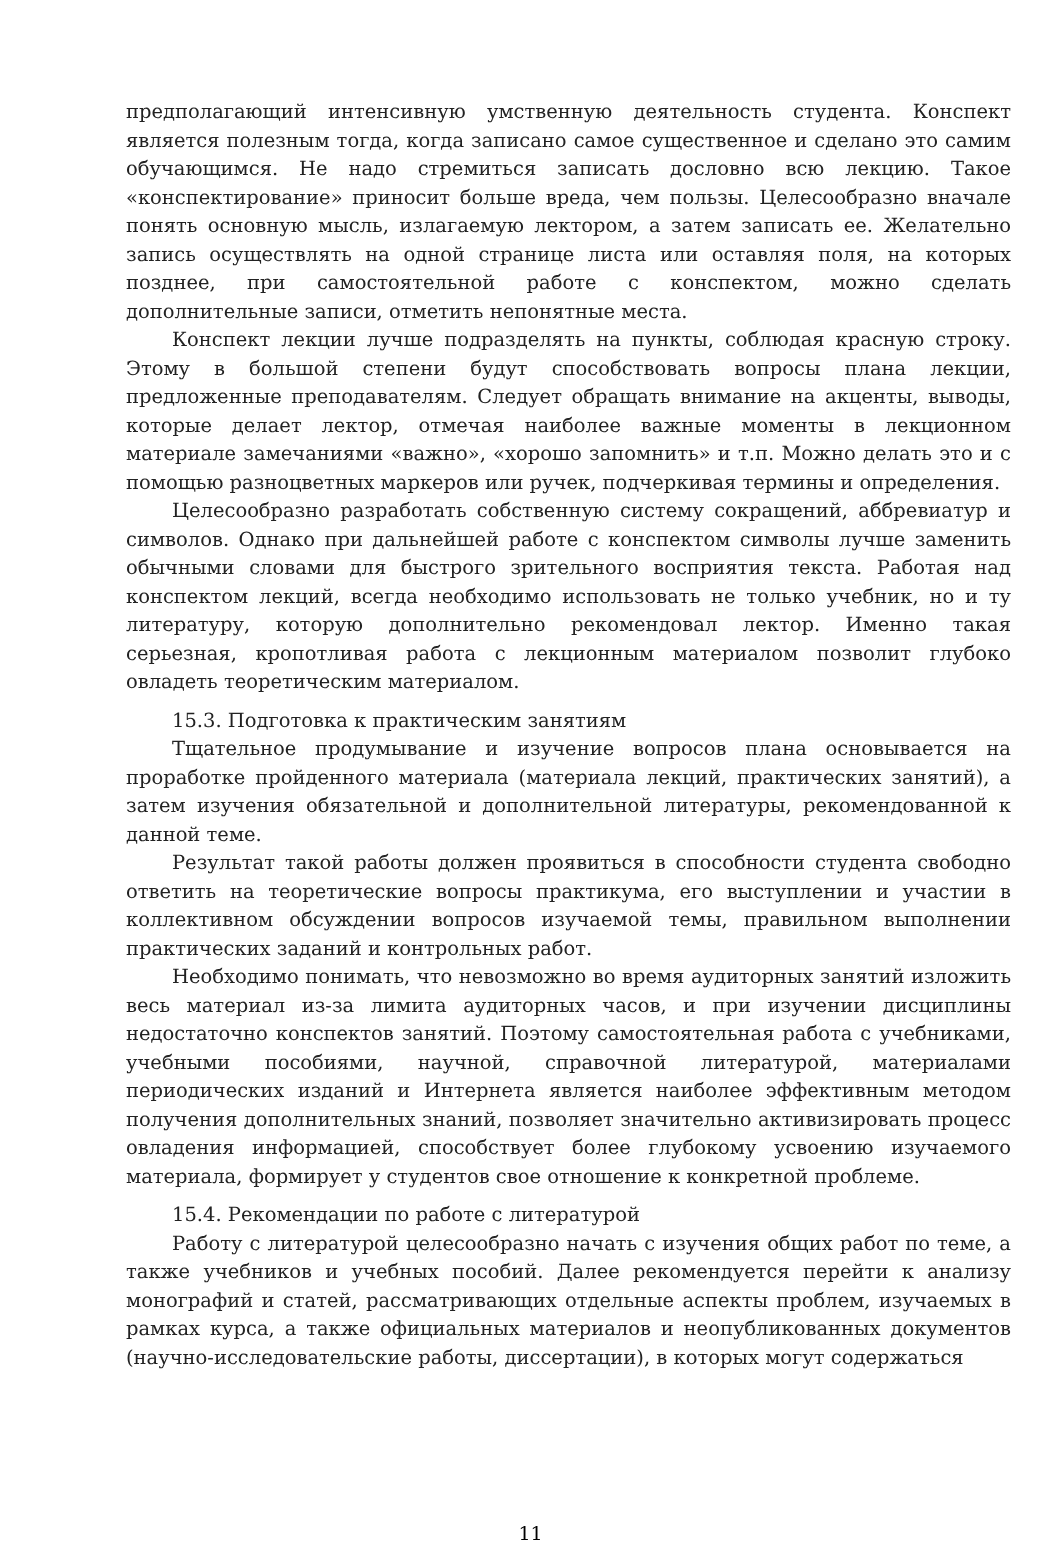предполагающий интенсивную умственную деятельность студента. Конспект является полезным тогда, когда записано самое существенное и сделано это самим обучающимся. Не надо стремиться записать дословно всю лекцию. Такое «конспектирование» приносит больше вреда, чем пользы. Целесообразно вначале понять основную мысль, излагаемую лектором, а затем записать ее. Желательно запись осуществлять на одной странице листа или оставляя поля, на которых позднее, при самостоятельной работе с конспектом, можно сделать дополнительные записи, отметить непонятные места.
Конспект лекции лучше подразделять на пункты, соблюдая красную строку. Этому в большой степени будут способствовать вопросы плана лекции, предложенные преподавателям. Следует обращать внимание на акценты, выводы, которые делает лектор, отмечая наиболее важные моменты в лекционном материале замечаниями «важно», «хорошо запомнить» и т.п. Можно делать это и с помощью разноцветных маркеров или ручек, подчеркивая термины и определения.
Целесообразно разработать собственную систему сокращений, аббревиатур и символов. Однако при дальнейшей работе с конспектом символы лучше заменить обычными словами для быстрого зрительного восприятия текста. Работая над конспектом лекций, всегда необходимо использовать не только учебник, но и ту литературу, которую дополнительно рекомендовал лектор. Именно такая серьезная, кропотливая работа с лекционным материалом позволит глубоко овладеть теоретическим материалом.
15.3. Подготовка к практическим занятиям
Тщательное продумывание и изучение вопросов плана основывается на проработке пройденного материала (материала лекций, практических занятий), а затем изучения обязательной и дополнительной литературы, рекомендованной к данной теме.
Результат такой работы должен проявиться в способности студента свободно ответить на теоретические вопросы практикума, его выступлении и участии в коллективном обсуждении вопросов изучаемой темы, правильном выполнении практических заданий и контрольных работ.
Необходимо понимать, что невозможно во время аудиторных занятий изложить весь материал из-за лимита аудиторных часов, и при изучении дисциплины недостаточно конспектов занятий. Поэтому самостоятельная работа с учебниками, учебными пособиями, научной, справочной литературой, материалами периодических изданий и Интернета является наиболее эффективным методом получения дополнительных знаний, позволяет значительно активизировать процесс овладения информацией, способствует более глубокому усвоению изучаемого материала, формирует у студентов свое отношение к конкретной проблеме.
15.4. Рекомендации по работе с литературой
Работу с литературой целесообразно начать с изучения общих работ по теме, а также учебников и учебных пособий. Далее рекомендуется перейти к анализу монографий и статей, рассматривающих отдельные аспекты проблем, изучаемых в рамках курса, а также официальных материалов и неопубликованных документов (научно-исследовательские работы, диссертации), в которых могут содержаться
11